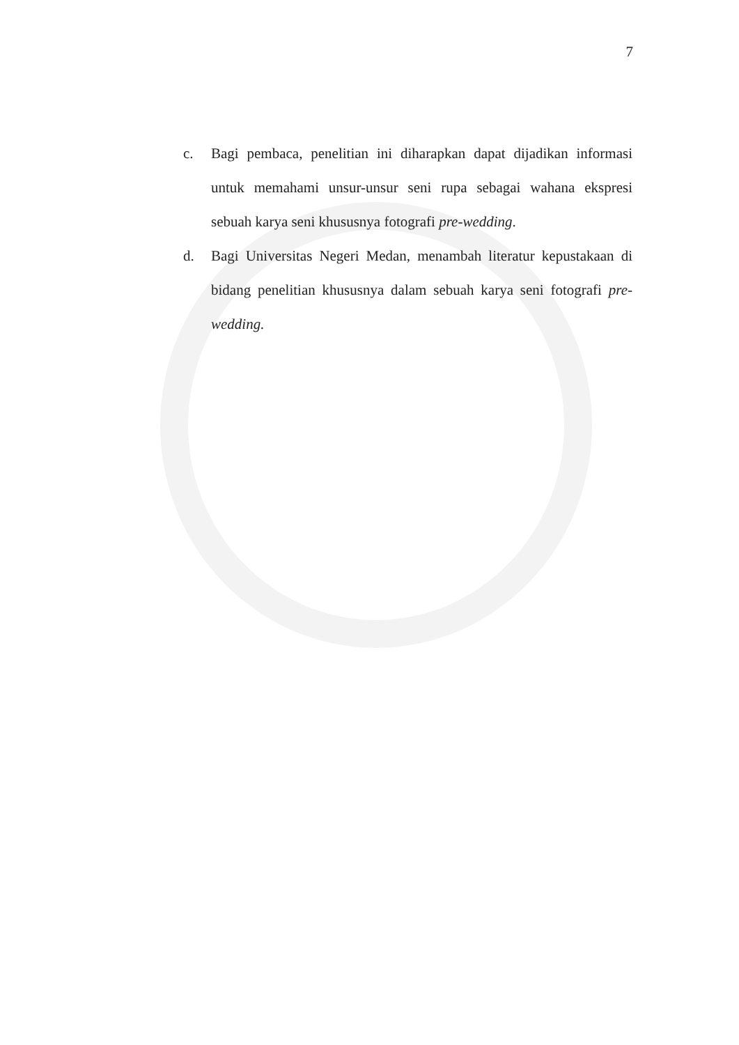7
c. Bagi pembaca, penelitian ini diharapkan dapat dijadikan informasi untuk memahami unsur-unsur seni rupa sebagai wahana ekspresi sebuah karya seni khususnya fotografi pre-wedding.
d. Bagi Universitas Negeri Medan, menambah literatur kepustakaan di bidang penelitian khususnya dalam sebuah karya seni fotografi pre-wedding.